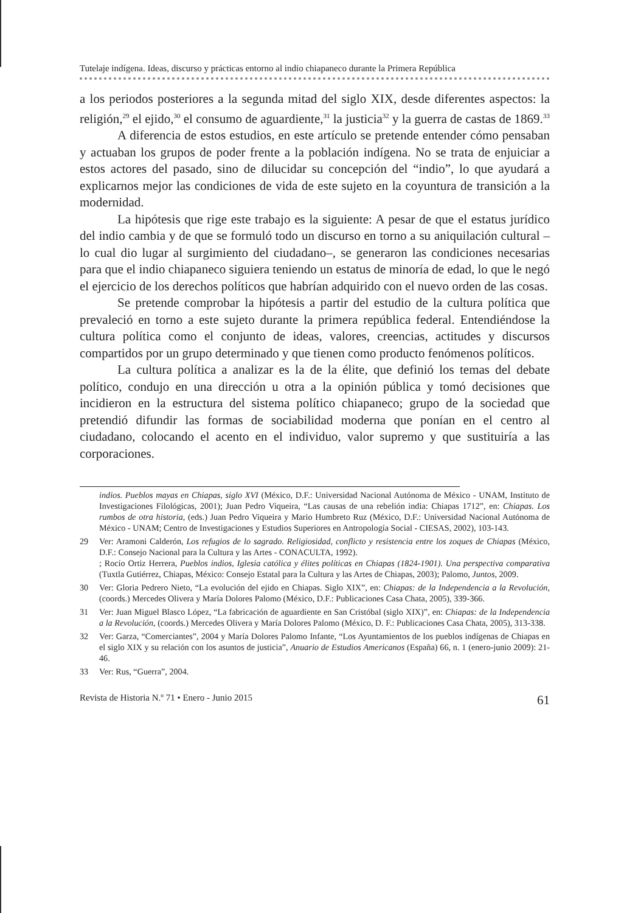Tutelaje indígena. Ideas, discurso y prácticas entorno al indio chiapaneco durante la Primera República
a los periodos posteriores a la segunda mitad del siglo XIX, desde diferentes aspectos: la religión,<sup>29</sup> el ejido,<sup>30</sup> el consumo de aguardiente,<sup>31</sup> la justicia<sup>32</sup> y la guerra de castas de 1869.<sup>33</sup>
A diferencia de estos estudios, en este artículo se pretende entender cómo pensaban y actuaban los grupos de poder frente a la población indígena. No se trata de enjuiciar a estos actores del pasado, sino de dilucidar su concepción del “indio”, lo que ayudará a explicarnos mejor las condiciones de vida de este sujeto en la coyuntura de transición a la modernidad.
La hipótesis que rige este trabajo es la siguiente: A pesar de que el estatus jurídico del indio cambia y de que se formuló todo un discurso en torno a su aniquilación cultural –lo cual dio lugar al surgimiento del ciudadano–, se generaron las condiciones necesarias para que el indio chiapaneco siguiera teniendo un estatus de minoría de edad, lo que le negó el ejercicio de los derechos políticos que habrían adquirido con el nuevo orden de las cosas.
Se pretende comprobar la hipótesis a partir del estudio de la cultura política que prevaleció en torno a este sujeto durante la primera república federal. Entendiéndose la cultura política como el conjunto de ideas, valores, creencias, actitudes y discursos compartidos por un grupo determinado y que tienen como producto fenómenos políticos.
La cultura política a analizar es la de la élite, que definió los temas del debate político, condujo en una dirección u otra a la opinión pública y tomó decisiones que incidieron en la estructura del sistema político chiapaneco; grupo de la sociedad que pretendió difundir las formas de sociabilidad moderna que ponían en el centro al ciudadano, colocando el acento en el individuo, valor supremo y que sustituiría a las corporaciones.
indios. Pueblos mayas en Chiapas, siglo XVI (México, D.F.: Universidad Nacional Autónoma de México - UNAM, Instituto de Investigaciones Filológicas, 2001); Juan Pedro Viqueira, “Las causas de una rebelión india: Chiapas 1712”, en: Chiapas. Los rumbos de otra historia, (eds.) Juan Pedro Viqueira y Mario Humbreto Ruz (México, D.F.: Universidad Nacional Autónoma de México - UNAM; Centro de Investigaciones y Estudios Superiores en Antropología Social - CIESAS, 2002), 103-143.
29 Ver: Aramoni Calderón, Los refugios de lo sagrado. Religiosidad, conflicto y resistencia entre los zoques de Chiapas (México, D.F.: Consejo Nacional para la Cultura y las Artes - CONACULTA, 1992).
; Rocío Ortiz Herrera, Pueblos indios, Iglesia católica y élites políticas en Chiapas (1824-1901). Una perspectiva comparativa (Tuxtla Gutiérrez, Chiapas, México: Consejo Estatal para la Cultura y las Artes de Chiapas, 2003); Palomo, Juntos, 2009.
30 Ver: Gloria Pedrero Nieto, “La evolución del ejido en Chiapas. Siglo XIX”, en: Chiapas: de la Independencia a la Revolución, (coords.) Mercedes Olivera y María Dolores Palomo (México, D.F.: Publicaciones Casa Chata, 2005), 339-366.
31 Ver: Juan Miguel Blasco López, “La fabricación de aguardiente en San Cristóbal (siglo XIX)”, en: Chiapas: de la Independencia a la Revolución, (coords.) Mercedes Olivera y María Dolores Palomo (México, D. F.: Publicaciones Casa Chata, 2005), 313-338.
32 Ver: Garza, “Comerciantes”, 2004 y María Dolores Palomo Infante, “Los Ayuntamientos de los pueblos indígenas de Chiapas en el siglo XIX y su relación con los asuntos de justicia”, Anuario de Estudios Americanos (España) 66, n. 1 (enero-junio 2009): 21-46.
33 Ver: Rus, “Guerra”, 2004.
Revista de Historia N.º 71 • Enero - Junio 2015 61